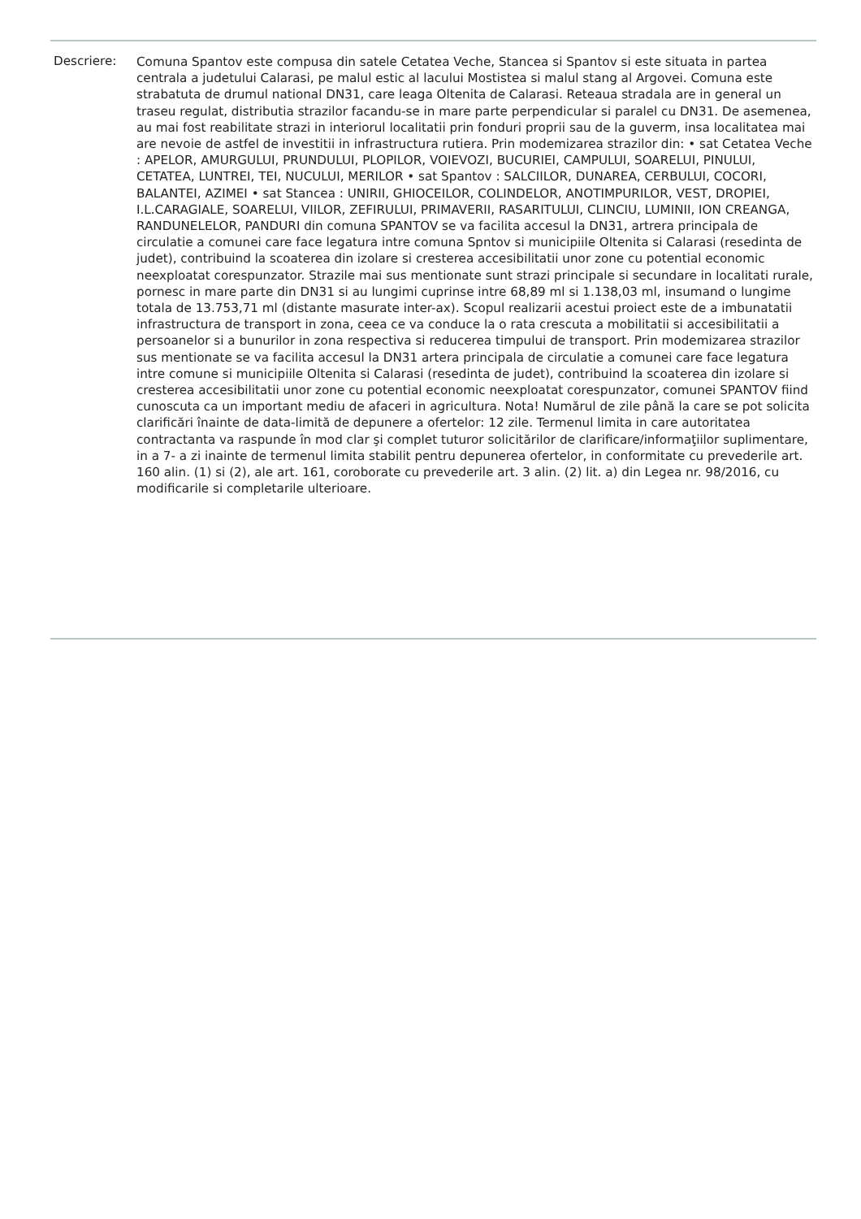Descriere:
Comuna Spantov este compusa din satele Cetatea Veche, Stancea si Spantov si este situata in partea centrala a judetului Calarasi, pe malul estic al lacului Mostistea si malul stang al Argovei. Comuna este strabatuta de drumul national DN31, care leaga Oltenita de Calarasi. Reteaua stradala are in general un traseu regulat, distributia strazilor facandu-se in mare parte perpendicular si paralel cu DN31. De asemenea, au mai fost reabilitate strazi in interiorul localitatii prin fonduri proprii sau de la guverm, insa localitatea mai are nevoie de astfel de investitii in infrastructura rutiera. Prin modemizarea strazilor din: • sat Cetatea Veche : APELOR, AMURGULUI, PRUNDULUI, PLOPILOR, VOIEVOZI, BUCURIEI, CAMPULUI, SOARELUI, PINULUI, CETATEA, LUNTREI, TEI, NUCULUI, MERILOR • sat Spantov : SALCIILOR, DUNAREA, CERBULUI, COCORI, BALANTEI, AZIMEI • sat Stancea : UNIRII, GHIOCEILOR, COLINDELOR, ANOTIMPURILOR, VEST, DROPIEI, I.L.CARAGIALE, SOARELUI, VIILOR, ZEFIRULUI, PRIMAVERII, RASARITULUI, CLINCIU, LUMINII, ION CREANGA, RANDUNELELOR, PANDURI din comuna SPANTOV se va facilita accesul la DN31, artrera principala de circulatie a comunei care face legatura intre comuna Spntov si municipiile Oltenita si Calarasi (resedinta de judet), contribuind la scoaterea din izolare si cresterea accesibilitatii unor zone cu potential economic neexploatat corespunzator. Strazile mai sus mentionate sunt strazi principale si secundare in localitati rurale, pornesc in mare parte din DN31 si au lungimi cuprinse intre 68,89 ml si 1.138,03 ml, insumand o lungime totala de 13.753,71 ml (distante masurate inter-ax). Scopul realizarii acestui proiect este de a imbunatatii infrastructura de transport in zona, ceea ce va conduce la o rata crescuta a mobilitatii si accesibilitatii a persoanelor si a bunurilor in zona respectiva si reducerea timpului de transport. Prin modemizarea strazilor sus mentionate se va facilita accesul la DN31 artera principala de circulatie a comunei care face legatura intre comune si municipiile Oltenita si Calarasi (resedinta de judet), contribuind la scoaterea din izolare si cresterea accesibilitatii unor zone cu potential economic neexploatat corespunzator, comunei SPANTOV fiind cunoscuta ca un important mediu de afaceri in agricultura. Nota! Numărul de zile până la care se pot solicita clarificări înainte de data-limită de depunere a ofertelor: 12 zile. Termenul limita in care autoritatea contractanta va raspunde în mod clar şi complet tuturor solicitărilor de clarificare/informaţiilor suplimentare, in a 7- a zi inainte de termenul limita stabilit pentru depunerea ofertelor, in conformitate cu prevederile art. 160 alin. (1) si (2), ale art. 161, coroborate cu prevederile art. 3 alin. (2) lit. a) din Legea nr. 98/2016, cu modificarile si completarile ulterioare.